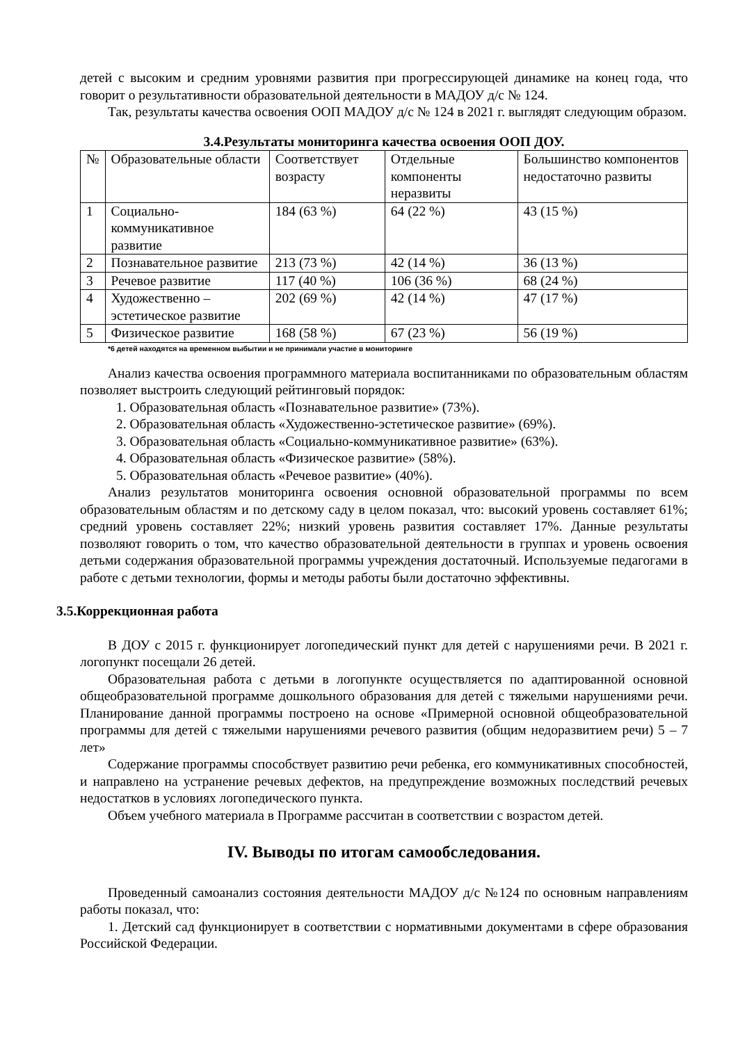детей с высоким и средним уровнями развития при прогрессирующей динамике на конец года, что говорит о результативности образовательной деятельности в МАДОУ д/с № 124.
Так, результаты качества освоения ООП МАДОУ д/с № 124 в 2021 г. выглядят следующим образом.
3.4.Результаты мониторинга качества освоения ООП ДОУ.
| № | Образовательные области | Соответствует возрасту | Отдельные компоненты неразвиты | Большинство компонентов недостаточно развиты |
| 1 | Социально-коммуникативное развитие | 184 (63 %) | 64 (22 %) | 43 (15 %) |
| 2 | Познавательное развитие | 213 (73 %) | 42 (14 %) | 36 (13 %) |
| 3 | Речевое развитие | 117 (40 %) | 106 (36 %) | 68 (24 %) |
| 4 | Художественно – эстетическое развитие | 202 (69 %) | 42 (14 %) | 47 (17 %) |
| 5 | Физическое развитие | 168 (58 %) | 67 (23 %) | 56 (19 %) |
*6 детей находятся на временном выбытии и не принимали участие в мониторинге
Анализ качества освоения программного материала воспитанниками по образовательным областям позволяет выстроить следующий рейтинговый порядок:
1. Образовательная область «Познавательное развитие» (73%).
2. Образовательная область «Художественно-эстетическое развитие» (69%).
3. Образовательная область «Социально-коммуникативное развитие» (63%).
4. Образовательная область «Физическое развитие» (58%).
5. Образовательная область «Речевое развитие» (40%).
Анализ результатов мониторинга освоения основной образовательной программы по всем образовательным областям и по детскому саду в целом показал, что: высокий уровень составляет 61%; средний уровень составляет 22%; низкий уровень развития составляет 17%. Данные результаты позволяют говорить о том, что качество образовательной деятельности в группах и уровень освоения детьми содержания образовательной программы учреждения достаточный. Используемые педагогами в работе с детьми технологии, формы и методы работы были достаточно эффективны.
3.5.Коррекционная работа
В ДОУ с 2015 г. функционирует логопедический пункт для детей с нарушениями речи. В 2021 г. логопункт посещали 26 детей.
Образовательная работа с детьми в логопункте осуществляется по адаптированной основной общеобразовательной программе дошкольного образования для детей с тяжелыми нарушениями речи. Планирование данной программы построено на основе «Примерной основной общеобразовательной программы для детей с тяжелыми нарушениями речевого развития (общим недоразвитием речи) 5 – 7 лет»
Содержание программы способствует развитию речи ребенка, его коммуникативных способностей, и направлено на устранение речевых дефектов, на предупреждение возможных последствий речевых недостатков в условиях логопедического пункта.
Объем учебного материала в Программе рассчитан в соответствии с возрастом детей.
IV. Выводы по итогам самообследования.
Проведенный самоанализ состояния деятельности МАДОУ д/с №124 по основным направлениям работы показал, что:
1. Детский сад функционирует в соответствии с нормативными документами в сфере образования Российской Федерации.